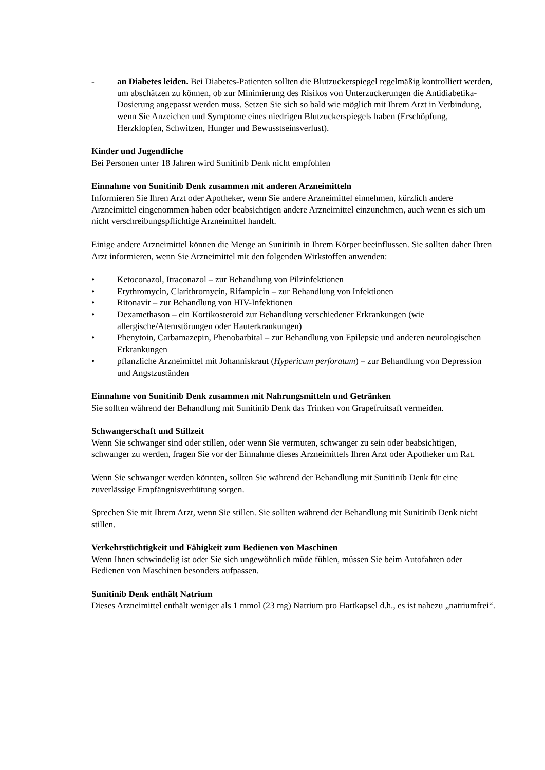- an Diabetes leiden. Bei Diabetes-Patienten sollten die Blutzuckerspiegel regelmäßig kontrolliert werden, um abschätzen zu können, ob zur Minimierung des Risikos von Unterzuckerungen die Antidiabetika-Dosierung angepasst werden muss. Setzen Sie sich so bald wie möglich mit Ihrem Arzt in Verbindung, wenn Sie Anzeichen und Symptome eines niedrigen Blutzuckerspiegels haben (Erschöpfung, Herzklopfen, Schwitzen, Hunger und Bewusstseinsverlust).
Kinder und Jugendliche
Bei Personen unter 18 Jahren wird Sunitinib Denk nicht empfohlen
Einnahme von Sunitinib Denk zusammen mit anderen Arzneimitteln
Informieren Sie Ihren Arzt oder Apotheker, wenn Sie andere Arzneimittel einnehmen, kürzlich andere Arzneimittel eingenommen haben oder beabsichtigen andere Arzneimittel einzunehmen, auch wenn es sich um nicht verschreibungspflichtige Arzneimittel handelt.
Einige andere Arzneimittel können die Menge an Sunitinib in Ihrem Körper beeinflussen. Sie sollten daher Ihren Arzt informieren, wenn Sie Arzneimittel mit den folgenden Wirkstoffen anwenden:
• Ketoconazol, Itraconazol – zur Behandlung von Pilzinfektionen
• Erythromycin, Clarithromycin, Rifampicin – zur Behandlung von Infektionen
• Ritonavir – zur Behandlung von HIV-Infektionen
• Dexamethason – ein Kortikosteroid zur Behandlung verschiedener Erkrankungen (wie allergische/Atemstörungen oder Hauterkrankungen)
• Phenytoin, Carbamazepin, Phenobarbital – zur Behandlung von Epilepsie und anderen neurologischen Erkrankungen
• pflanzliche Arzneimittel mit Johanniskraut (Hypericum perforatum) – zur Behandlung von Depression und Angstzuständen
Einnahme von Sunitinib Denk zusammen mit Nahrungsmitteln und Getränken
Sie sollten während der Behandlung mit Sunitinib Denk das Trinken von Grapefruitsaft vermeiden.
Schwangerschaft und Stillzeit
Wenn Sie schwanger sind oder stillen, oder wenn Sie vermuten, schwanger zu sein oder beabsichtigen, schwanger zu werden, fragen Sie vor der Einnahme dieses Arzneimittels Ihren Arzt oder Apotheker um Rat.
Wenn Sie schwanger werden könnten, sollten Sie während der Behandlung mit Sunitinib Denk für eine zuverlässige Empfängnisverhütung sorgen.
Sprechen Sie mit Ihrem Arzt, wenn Sie stillen. Sie sollten während der Behandlung mit Sunitinib Denk nicht stillen.
Verkehrstüchtigkeit und Fähigkeit zum Bedienen von Maschinen
Wenn Ihnen schwindelig ist oder Sie sich ungewöhnlich müde fühlen, müssen Sie beim Autofahren oder Bedienen von Maschinen besonders aufpassen.
Sunitinib Denk enthält Natrium
Dieses Arzneimittel enthält weniger als 1 mmol (23 mg) Natrium pro Hartkapsel d.h., es ist nahezu „natriumfrei“.